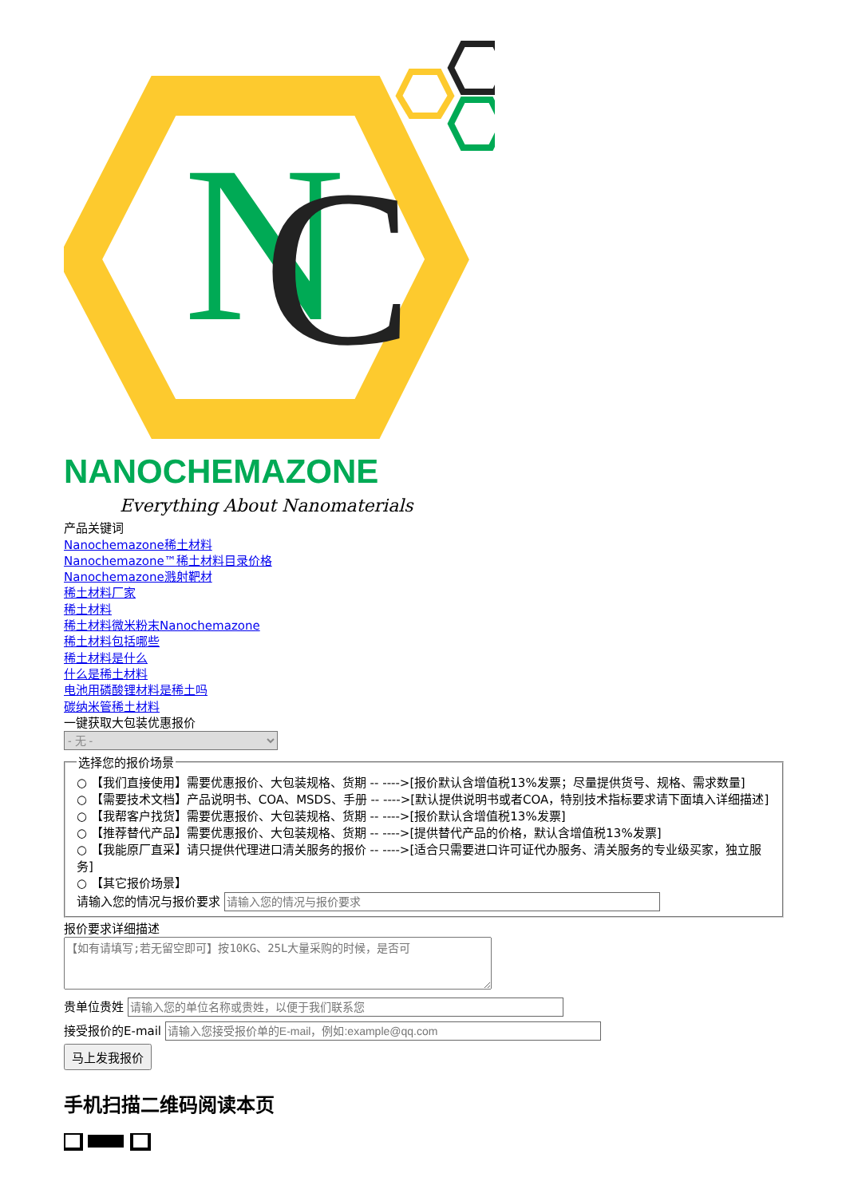N
C
NANOCHEMAZONE
Everything About Nanomaterials
产品关键词
Nanochemazone稀土材料
Nanochemazone™稀土材料目录价格
Nanochemazone溅射靶材
稀土材料厂家
稀土材料
稀土材料微米粉末Nanochemazone
稀土材料包括哪些
稀土材料是什么
什么是稀土材料
电池用磷酸锂材料是稀土吗
碳纳米管稀土材料
一键获取大包装优惠报价
- 无 - 选择您的报价场景
○ 【我们直接使用】需要优惠报价、大包装规格、货期 -- ---->[报价默认含增值税13%发票；尽量提供货号、规格、需求数量]
○ 【需要技术文档】产品说明书、COA、MSDS、手册 -- ---->[默认提供说明书或者COA，特别技术指标要求请下面填入详细描述]
○ 【我帮客户找货】需要优惠报价、大包装规格、货期 -- ---->[报价默认含增值税13%发票]
○ 【推荐替代产品】需要优惠报价、大包装规格、货期 -- ---->[提供替代产品的价格，默认含增值税13%发票]
○ 【我能原厂直采】请只提供代理进口清关服务的报价 -- ---->[适合只需要进口许可证代办服务、清关服务的专业级买家，独立服务]
○ 【其它报价场景】
请输入您的情况与报价要求
报价要求详细描述
贵单位贵姓
接受报价的E-mail
马上发我报价
手机扫描二维码阅读本页